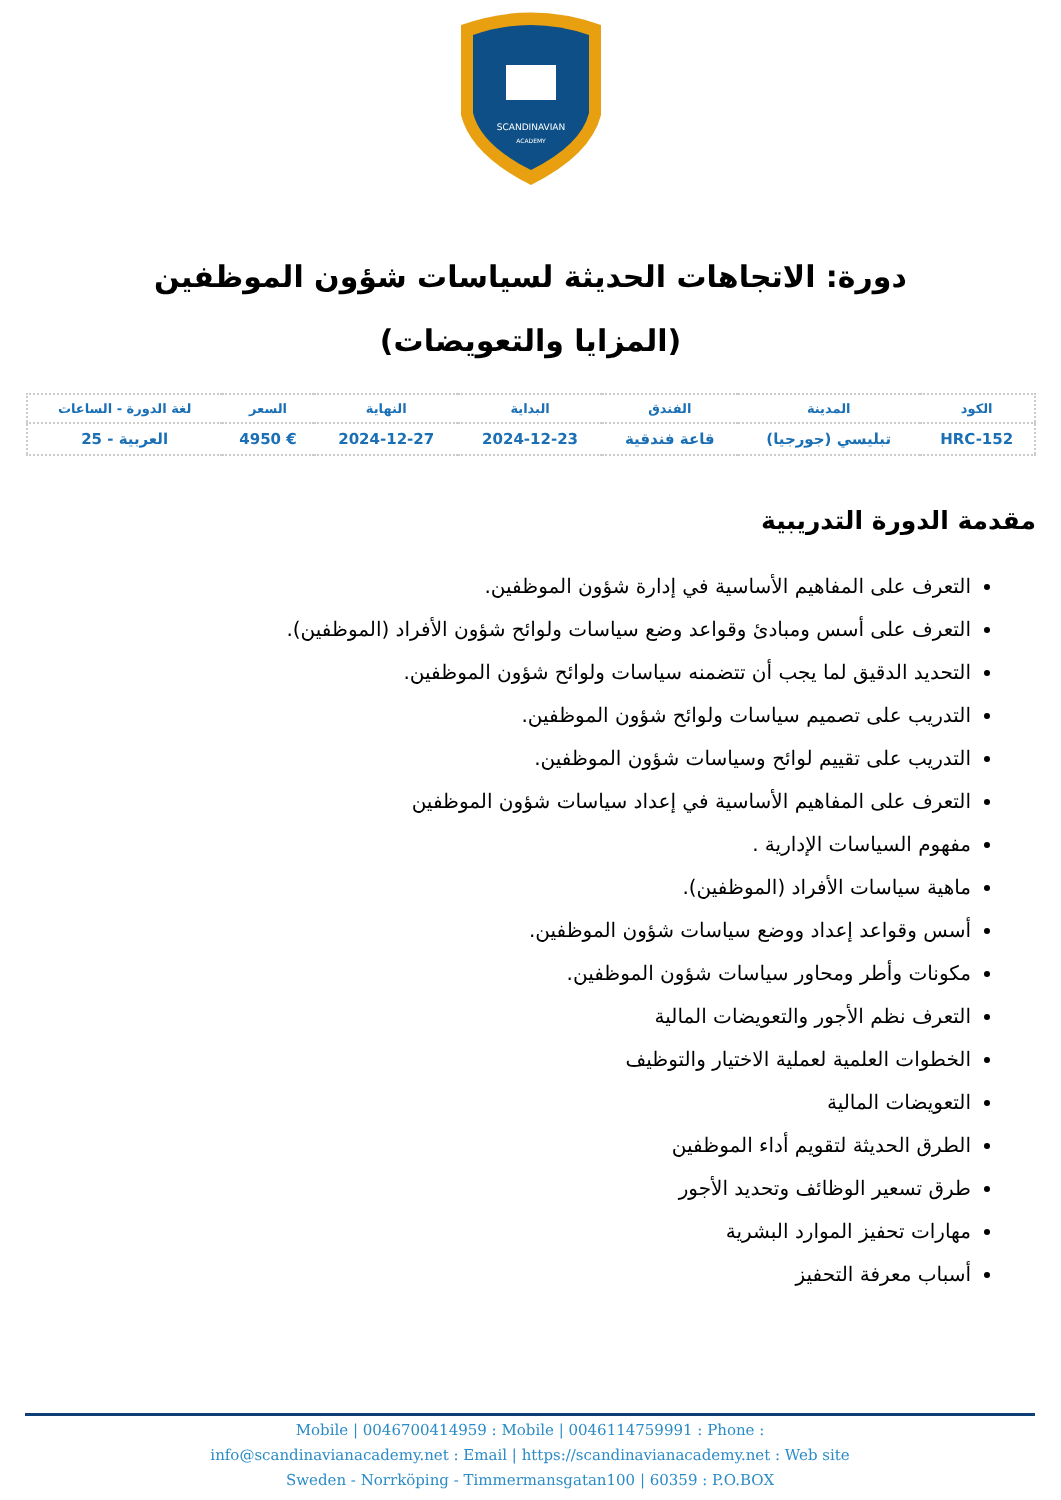SCANDINAVIAN
ACADEMY
دورة: الاتجاهات الحديثة لسياسات شؤون الموظفين (المزايا والتعويضات)
| الكود | المدينة | الفندق | البداية | النهاية | السعر | لغة الدورة - الساعات |
| --- | --- | --- | --- | --- | --- | --- |
| HRC-152 | تبليسي (جورجيا) | قاعة فندقية | 2024-12-23 | 2024-12-27 | € 4950 | العربية - 25 |
مقدمة الدورة التدريبية
التعرف على المفاهيم الأساسية في إدارة شؤون الموظفين.
التعرف على أسس ومبادئ وقواعد وضع سياسات ولوائح شؤون الأفراد (الموظفين).
التحديد الدقيق لما يجب أن تتضمنه سياسات ولوائح شؤون الموظفين.
التدريب على تصميم سياسات ولوائح شؤون الموظفين.
التدريب على تقييم لوائح وسياسات شؤون الموظفين.
التعرف على المفاهيم الأساسية في إعداد سياسات شؤون الموظفين
مفهوم السياسات الإدارية .
ماهية سياسات الأفراد (الموظفين).
أسس وقواعد إعداد ووضع سياسات شؤون الموظفين.
مكونات وأطر ومحاور سياسات شؤون الموظفين.
التعرف نظم الأجور والتعويضات المالية
الخطوات العلمية لعملية الاختيار والتوظيف
التعويضات المالية
الطرق الحديثة لتقويم أداء الموظفين
طرق تسعير الوظائف وتحديد الأجور
مهارات تحفيز الموارد البشرية
أسباب معرفة التحفيز
Mobile | 0046700414959 : Mobile | 0046114759991 : Phone :
info@scandinavianacademy.net : Email | https://scandinavianacademy.net : Web site
Sweden - Norrköping - Timmermansgatan100 | 60359 : P.O.BOX